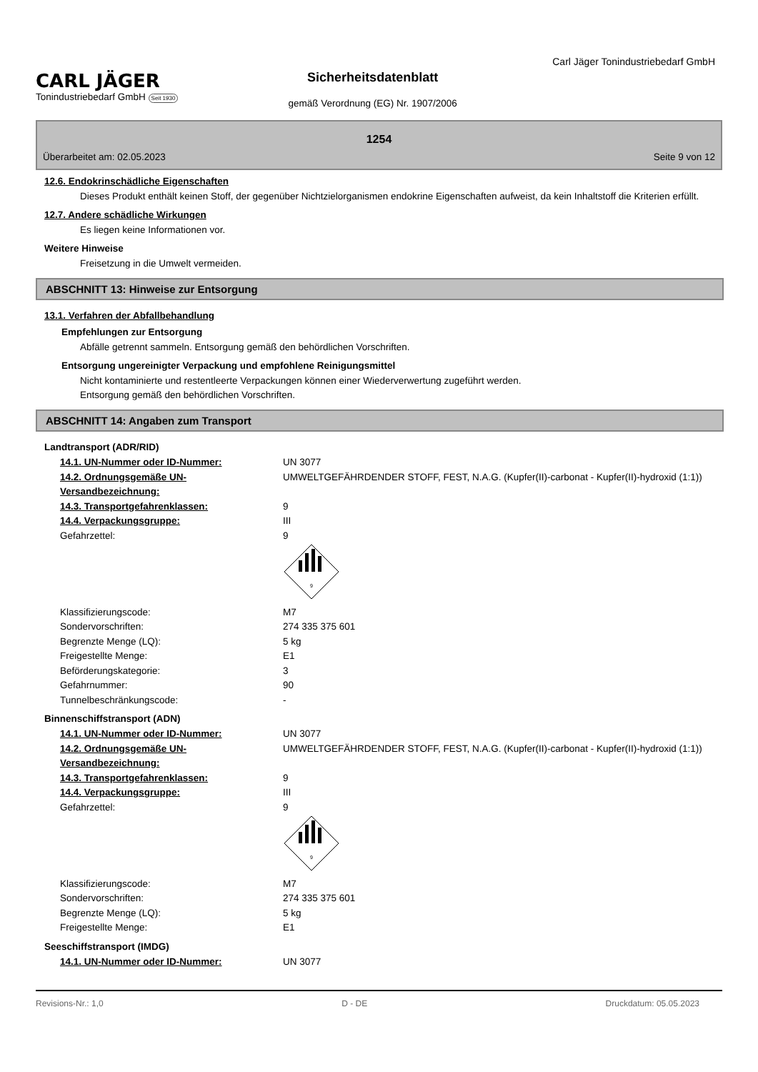CARL JÄGER
Tonindustriebedarf GmbH Seit 1930
Sicherheitsdatenblatt
gemäß Verordnung (EG) Nr. 1907/2006
Carl Jäger Tonindustriebedarf GmbH
1254
Überarbeitet am: 02.05.2023 Seite 9 von 12
12.6. Endokrinschädliche Eigenschaften
Dieses Produkt enthält keinen Stoff, der gegenüber Nichtzielorganismen endokrine Eigenschaften aufweist, da kein Inhaltstoff die Kriterien erfüllt.
12.7. Andere schädliche Wirkungen
Es liegen keine Informationen vor.
Weitere Hinweise
Freisetzung in die Umwelt vermeiden.
ABSCHNITT 13: Hinweise zur Entsorgung
13.1. Verfahren der Abfallbehandlung
Empfehlungen zur Entsorgung
Abfälle getrennt sammeln. Entsorgung gemäß den behördlichen Vorschriften.
Entsorgung ungereinigter Verpackung und empfohlene Reinigungsmittel
Nicht kontaminierte und restentleerte Verpackungen können einer Wiederverwertung zugeführt werden.
Entsorgung gemäß den behördlichen Vorschriften.
ABSCHNITT 14: Angaben zum Transport
Landtransport (ADR/RID)
| 14.1. UN-Nummer oder ID-Nummer: | UN 3077 |
| 14.2. Ordnungsgemäße UN-Versandbezeichnung: | UMWELTGEFÄHRDENDER STOFF, FEST, N.A.G. (Kupfer(II)-carbonat - Kupfer(II)-hydroxid (1:1)) |
| 14.3. Transportgefahrenklassen: | 9 |
| 14.4. Verpackungsgruppe: | III |
| Gefahrzettel: | 9 9 |
| Klassifizierungscode: | M7 |
| Sondervorschriften: | 274 335 375 601 |
| Begrenzte Menge (LQ): | 5 kg |
| Freigestellte Menge: | E1 |
| Beförderungskategorie: | 3 |
| Gefahrnummer: | 90 |
| Tunnelbeschränkungscode: | - |
Binnenschiffstransport (ADN)
| 14.1. UN-Nummer oder ID-Nummer: | UN 3077 |
| 14.2. Ordnungsgemäße UN-Versandbezeichnung: | UMWELTGEFÄHRDENDER STOFF, FEST, N.A.G. (Kupfer(II)-carbonat - Kupfer(II)-hydroxid (1:1)) |
| 14.3. Transportgefahrenklassen: | 9 |
| 14.4. Verpackungsgruppe: | III |
| Gefahrzettel: | 9 9 |
| Klassifizierungscode: | M7 |
| Sondervorschriften: | 274 335 375 601 |
| Begrenzte Menge (LQ): | 5 kg |
| Freigestellte Menge: | E1 |
Seeschiffstransport (IMDG)
| 14.1. UN-Nummer oder ID-Nummer: | UN 3077 |
Revisions-Nr.: 1,0 D - DE Druckdatum: 05.05.2023